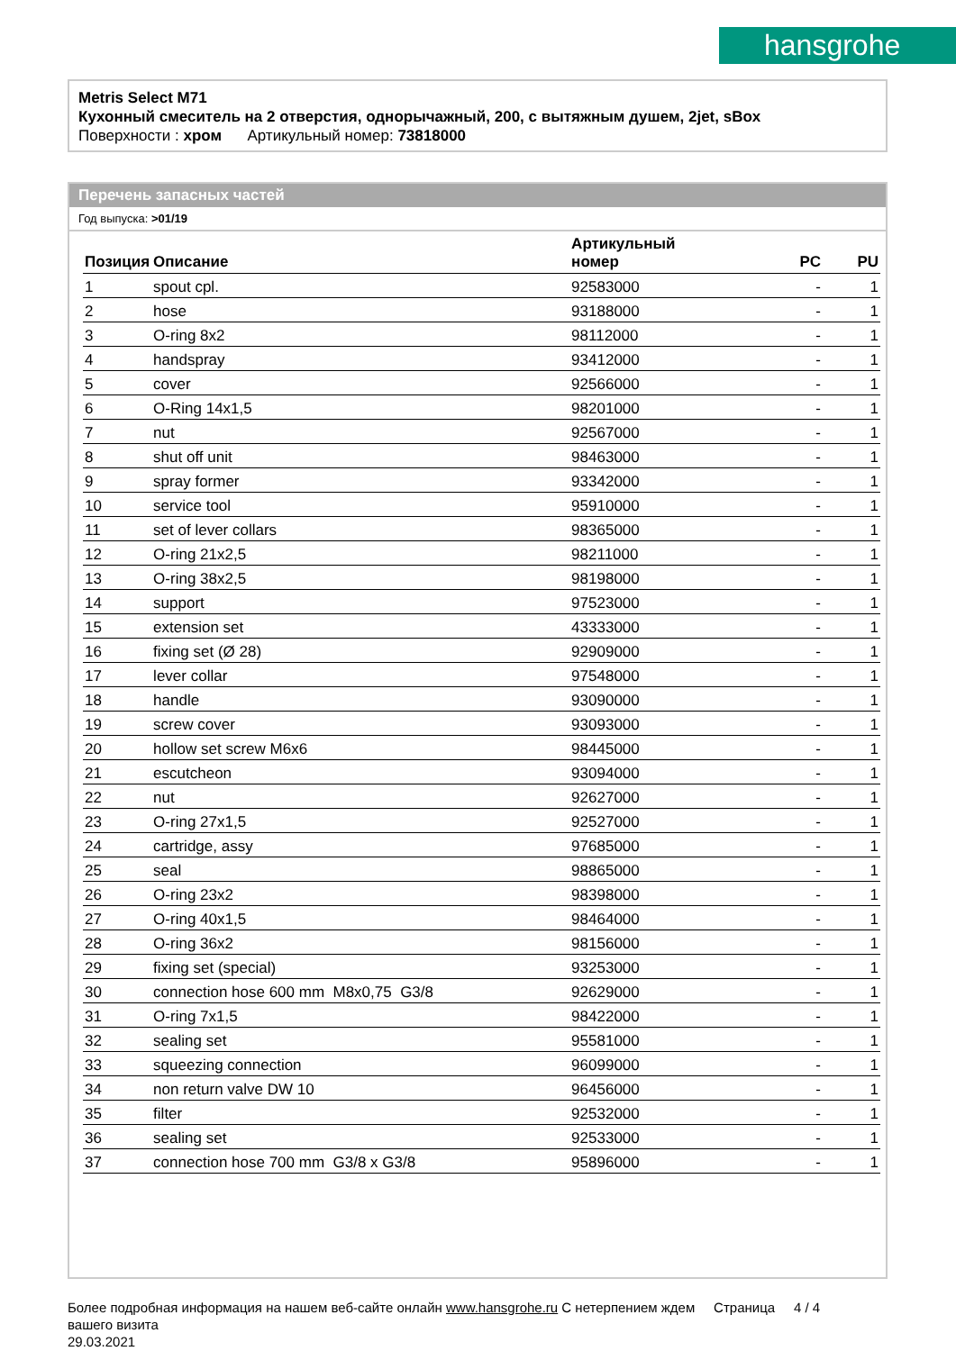hansgrohe
Metris Select M71
Кухонный смеситель на 2 отверстия, однорычажный, 200, с вытяжным душем, 2jet, sBox
Поверхности : хром Артикульный номер: 73818000
Перечень запасных частей
Год выпуска: >01/19
| Позиция | Описание | Артикульный номер | PC | PU |
| --- | --- | --- | --- | --- |
| 1 | spout cpl. | 92583000 | - | 1 |
| 2 | hose | 93188000 | - | 1 |
| 3 | O-ring 8x2 | 98112000 | - | 1 |
| 4 | handspray | 93412000 | - | 1 |
| 5 | cover | 92566000 | - | 1 |
| 6 | O-Ring 14x1,5 | 98201000 | - | 1 |
| 7 | nut | 92567000 | - | 1 |
| 8 | shut off unit | 98463000 | - | 1 |
| 9 | spray former | 93342000 | - | 1 |
| 10 | service tool | 95910000 | - | 1 |
| 11 | set of lever collars | 98365000 | - | 1 |
| 12 | O-ring 21x2,5 | 98211000 | - | 1 |
| 13 | O-ring 38x2,5 | 98198000 | - | 1 |
| 14 | support | 97523000 | - | 1 |
| 15 | extension set | 43333000 | - | 1 |
| 16 | fixing set (Ø 28) | 92909000 | - | 1 |
| 17 | lever collar | 97548000 | - | 1 |
| 18 | handle | 93090000 | - | 1 |
| 19 | screw cover | 93093000 | - | 1 |
| 20 | hollow set screw M6x6 | 98445000 | - | 1 |
| 21 | escutcheon | 93094000 | - | 1 |
| 22 | nut | 92627000 | - | 1 |
| 23 | O-ring 27x1,5 | 92527000 | - | 1 |
| 24 | cartridge, assy | 97685000 | - | 1 |
| 25 | seal | 98865000 | - | 1 |
| 26 | O-ring 23x2 | 98398000 | - | 1 |
| 27 | O-ring 40x1,5 | 98464000 | - | 1 |
| 28 | O-ring 36x2 | 98156000 | - | 1 |
| 29 | fixing set (special) | 93253000 | - | 1 |
| 30 | connection hose 600 mm M8x0,75 G3/8 | 92629000 | - | 1 |
| 31 | O-ring 7x1,5 | 98422000 | - | 1 |
| 32 | sealing set | 95581000 | - | 1 |
| 33 | squeezing connection | 96099000 | - | 1 |
| 34 | non return valve DW 10 | 96456000 | - | 1 |
| 35 | filter | 92532000 | - | 1 |
| 36 | sealing set | 92533000 | - | 1 |
| 37 | connection hose 700 mm G3/8 x G3/8 | 95896000 | - | 1 |
Более подробная информация на нашем веб-сайте онлайн www.hansgrohe.ru С нетерпением ждем Страница 4 / 4
вашего визита
29.03.2021